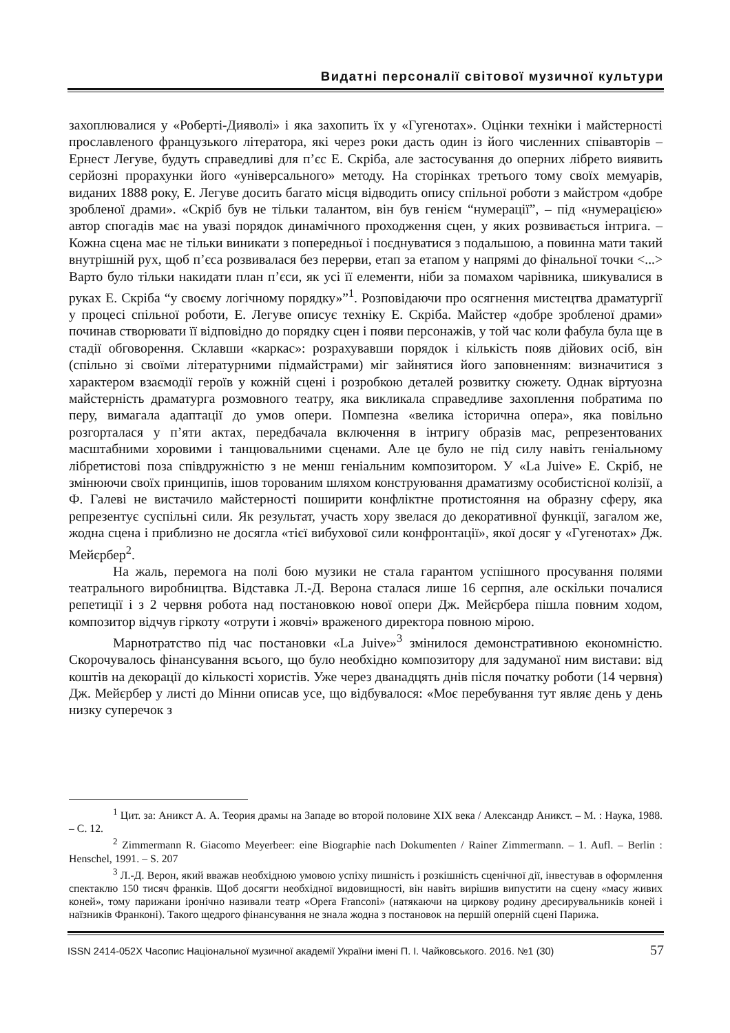Видатні персоналії світової музичної культури
захоплювалися у «Роберті-Дияволі» і яка захопить їх у «Гугенотах». Оцінки техніки і майстерності прославленого французького літератора, які через роки дасть один із його численних співавторів – Ернест Легуве, будуть справедливі для п’єс Е. Скріба, але застосування до оперних лібрето виявить серйозні прорахунки його «універсального» методу. На сторінках третього тому своїх мемуарів, виданих 1888 року, Е. Легуве досить багато місця відводить опису спільної роботи з майстром «добре зробленої драми». «Скріб був не тільки талантом, він був генієм “нумерації”, – під «нумерацією» автор спогадів має на увазі порядок динамічного проходження сцен, у яких розвивається інтрига. – Кожна сцена має не тільки виникати з попередньої і поєднуватися з подальшою, а повинна мати такий внутрішній рух, щоб п’єса розвивалася без перерви, етап за етапом у напрямі до фінальної точки <...> Варто було тільки накидати план п’єси, як усі її елементи, ніби за помахом чарівника, шикувалися в руках Е. Скріба “у своєму логічному порядку»”<sup>1</sup>. Розповідаючи про осягнення мистецтва драматургії у процесі спільної роботи, Е. Легуве описує техніку Е. Скріба. Майстер «добре зробленої драми» починав створювати її відповідно до порядку сцен і появи персонажів, у той час коли фабула була ще в стадії обговорення. Склавши «каркас»: розрахувавши порядок і кількість появ дійових осіб, він (спільно зі своїми літературними підмайстрами) міг зайнятися його заповненням: визначитися з характером взаємодії героїв у кожній сцені і розробкою деталей розвитку сюжету. Однак віртуозна майстерність драматурга розмовного театру, яка викликала справедливе захоплення побратима по перу, вимагала адаптації до умов опери. Помпезна «велика історична опера», яка повільно розгорталася у п’яти актах, передбачала включення в інтригу образів мас, репрезентованих масштабними хоровими і танцювальними сценами. Але це було не під силу навіть геніальному лібретистові поза співдружністю з не менш геніальним композитором. У «La Juive» Е. Скріб, не змінюючи своїх принципів, ішов торованим шляхом конструювання драматизму особистісної колізії, а Ф. Галеві не вистачило майстерності поширити конфліктне протистояння на образну сферу, яка репрезентує суспільні сили. Як результат, участь хору звелася до декоративної функції, загалом же, жодна сцена і приблизно не досягла «тієї вибухової сили конфронтації», якої досяг у «Гугенотах» Дж. Мейєрбер<sup>2</sup>.
На жаль, перемога на полі бою музики не стала гарантом успішного просування полями театрального виробництва. Відставка Л.-Д. Верона сталася лише 16 серпня, але оскільки почалися репетиції і з 2 червня робота над постановкою нової опери Дж. Мейєрбера пішла повним ходом, композитор відчув гіркоту «отрути і жовчі» враженого директора повною мірою.
Марнотратство під час постановки «La Juive»<sup>3</sup> змінилося демонстративною економністю. Скорочувалось фінансування всього, що було необхідно композитору для задуманої ним вистави: від коштів на декорації до кількості хористів. Уже через дванадцять днів після початку роботи (14 червня) Дж. Мейєрбер у листі до Мінни описав усе, що відбувалося: «Моє перебування тут являє день у день низку суперечок з
<sup>1</sup> Цит. за: Аникст А. А. Теория драмы на Западе во второй половине XIX века / Александр Аникст. – М. : Наука, 1988. – С. 12.
<sup>2</sup> Zimmermann R. Giacomo Meyerbeer: eine Biographie nach Dokumenten / Rainer Zimmermann. – 1. Aufl. – Berlin : Henschel, 1991. – S. 207
<sup>3</sup> Л.-Д. Верон, який вважав необхідною умовою успіху пишність і розкішність сценічної дії, інвестував в оформлення спектаклю 150 тисяч франків. Щоб досягти необхідної видовищності, він навіть вирішив випустити на сцену «масу живих коней», тому парижани іронічно називали театр «Opera Franconi» (натякаючи на циркову родину дресирувальників коней і наїзників Франконі). Такого щедрого фінансування не знала жодна з постановок на першій оперній сцені Парижа.
ISSN 2414-052X Часопис Національної музичної академії України імені П. І. Чайковського. 2016. №1 (30) 57